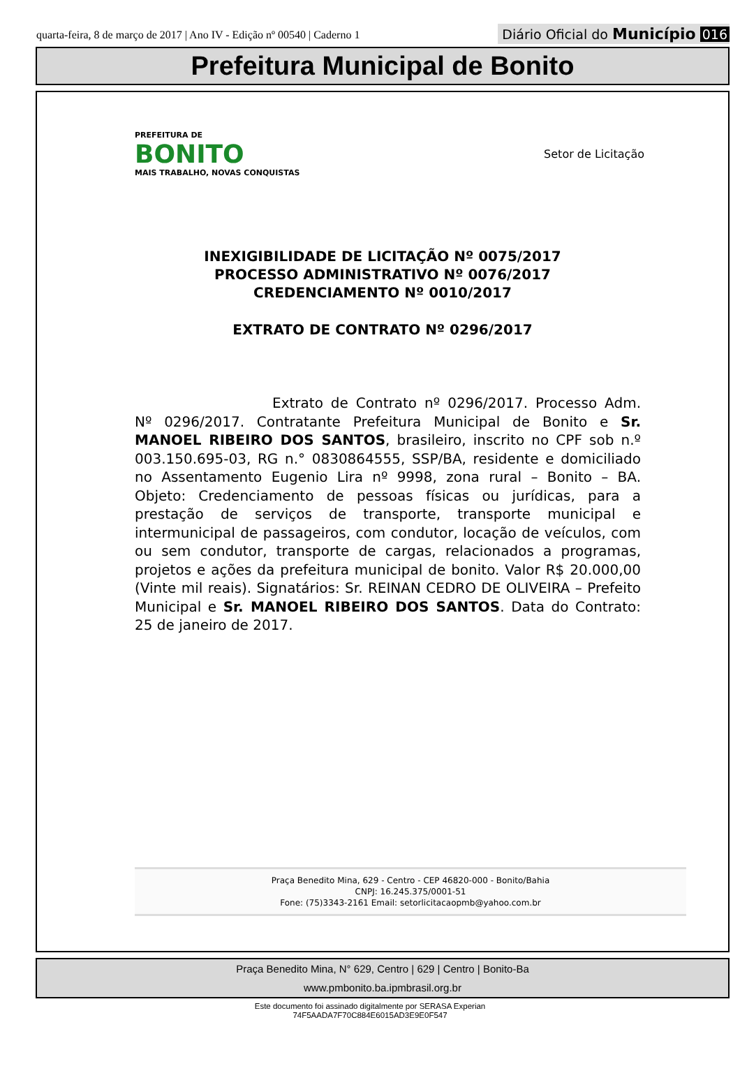quarta-feira, 8 de março de 2017 | Ano IV - Edição nº 00540 | Caderno 1
Diário Oficial do Município 016
Prefeitura Municipal de Bonito
PREFEITURA DE
BONITO
MAIS TRABALHO, NOVAS CONQUISTAS
Setor de Licitação
INEXIGIBILIDADE DE LICITAÇÃO Nº 0075/2017
PROCESSO ADMINISTRATIVO Nº 0076/2017
CREDENCIAMENTO Nº 0010/2017
EXTRATO DE CONTRATO Nº 0296/2017
Extrato de Contrato nº 0296/2017. Processo Adm. Nº 0296/2017. Contratante Prefeitura Municipal de Bonito e Sr. MANOEL RIBEIRO DOS SANTOS, brasileiro, inscrito no CPF sob n.º 003.150.695-03, RG n.° 0830864555, SSP/BA, residente e domiciliado no Assentamento Eugenio Lira nº 9998, zona rural – Bonito – BA. Objeto: Credenciamento de pessoas físicas ou jurídicas, para a prestação de serviços de transporte, transporte municipal e intermunicipal de passageiros, com condutor, locação de veículos, com ou sem condutor, transporte de cargas, relacionados a programas, projetos e ações da prefeitura municipal de bonito. Valor R$ 20.000,00 (Vinte mil reais). Signatários: Sr. REINAN CEDRO DE OLIVEIRA – Prefeito Municipal e Sr. MANOEL RIBEIRO DOS SANTOS. Data do Contrato: 25 de janeiro de 2017.
Praça Benedito Mina, 629 - Centro - CEP 46820-000 - Bonito/Bahia
CNPJ: 16.245.375/0001-51
Fone: (75)3343-2161 Email: setorlicitacaopmb@yahoo.com.br
Praça Benedito Mina, N° 629, Centro | 629 | Centro | Bonito-Ba
www.pmbonito.ba.ipmbrasil.org.br
Este documento foi assinado digitalmente por SERASA Experian
74F5AADA7F70C884E6015AD3E9E0F547